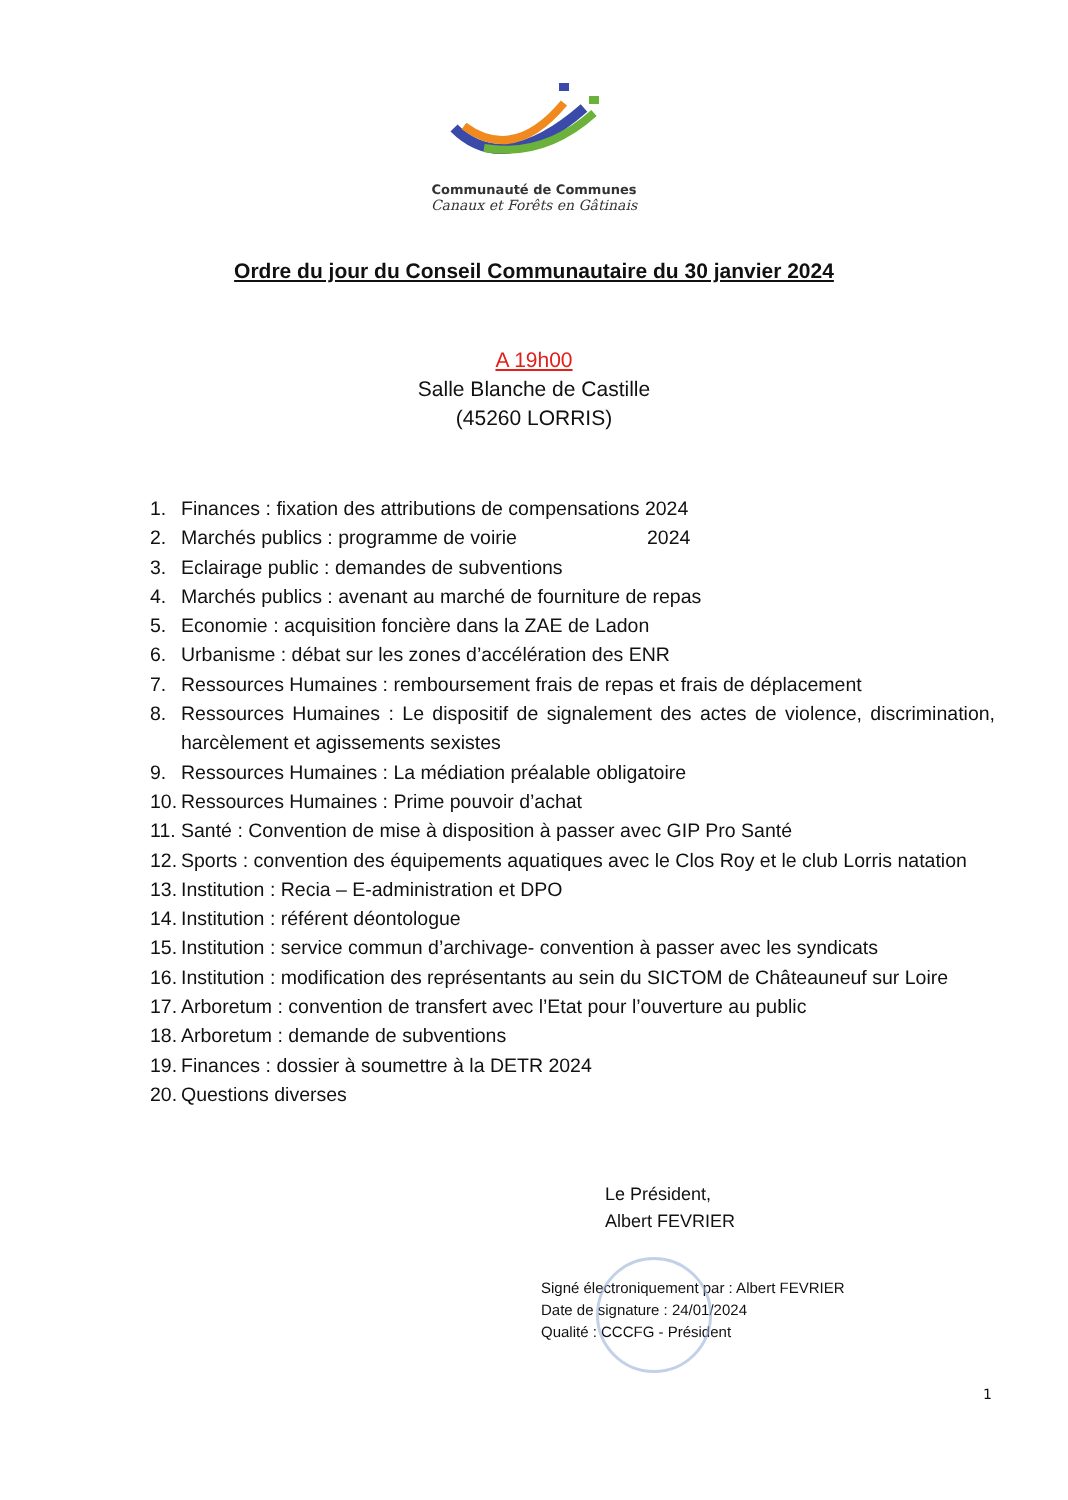Communauté de Communes
Canaux et Forêts en Gâtinais
Ordre du jour du Conseil Communautaire du 30 janvier 2024
A 19h00
Salle Blanche de Castille
(45260 LORRIS)
1. Finances : fixation des attributions de compensations 2024
2. Marchés publics : programme de voirie 2024
3. Eclairage public : demandes de subventions
4. Marchés publics : avenant au marché de fourniture de repas
5. Economie : acquisition foncière dans la ZAE de Ladon
6. Urbanisme : débat sur les zones d’accélération des ENR
7. Ressources Humaines : remboursement frais de repas et frais de déplacement
8. Ressources Humaines : Le dispositif de signalement des actes de violence, discrimination, harcèlement et agissements sexistes
9. Ressources Humaines : La médiation préalable obligatoire
10. Ressources Humaines : Prime pouvoir d’achat
11. Santé : Convention de mise à disposition à passer avec GIP Pro Santé
12. Sports : convention des équipements aquatiques avec le Clos Roy et le club Lorris natation
13. Institution : Recia – E-administration et DPO
14. Institution : référent déontologue
15. Institution : service commun d’archivage- convention à passer avec les syndicats
16. Institution : modification des représentants au sein du SICTOM de Châteauneuf sur Loire
17. Arboretum : convention de transfert avec l’Etat pour l’ouverture au public
18. Arboretum : demande de subventions
19. Finances : dossier à soumettre à la DETR 2024
20. Questions diverses
Le Président,
Albert FEVRIER
Signé électroniquement par : Albert FEVRIER
Date de signature : 24/01/2024
Qualité : CCCFG - Président
1